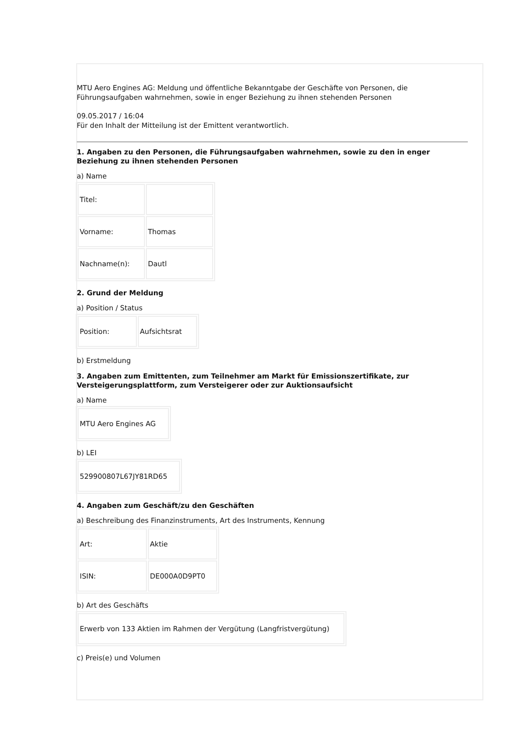MTU Aero Engines AG: Meldung und öffentliche Bekanntgabe der Geschäfte von Personen, die Führungsaufgaben wahrnehmen, sowie in enger Beziehung zu ihnen stehenden Personen
09.05.2017 / 16:04
Für den Inhalt der Mitteilung ist der Emittent verantwortlich.
1. Angaben zu den Personen, die Führungsaufgaben wahrnehmen, sowie zu den in enger Beziehung zu ihnen stehenden Personen
a) Name
| Titel: | |
| Vorname: | Thomas |
| Nachname(n): | Dautl |
2. Grund der Meldung
a) Position / Status
| Position: | Aufsichtsrat |
b) Erstmeldung
3. Angaben zum Emittenten, zum Teilnehmer am Markt für Emissionszertifikate, zur Versteigerungsplattform, zum Versteigerer oder zur Auktionsaufsicht
a) Name
| MTU Aero Engines AG |
b) LEI
| 529900807L67JY81RD65 |
4. Angaben zum Geschäft/zu den Geschäften
a) Beschreibung des Finanzinstruments, Art des Instruments, Kennung
| Art: | Aktie |
| ISIN: | DE000A0D9PT0 |
b) Art des Geschäfts
| Erwerb von 133 Aktien im Rahmen der Vergütung (Langfristvergütung) |
c) Preis(e) und Volumen